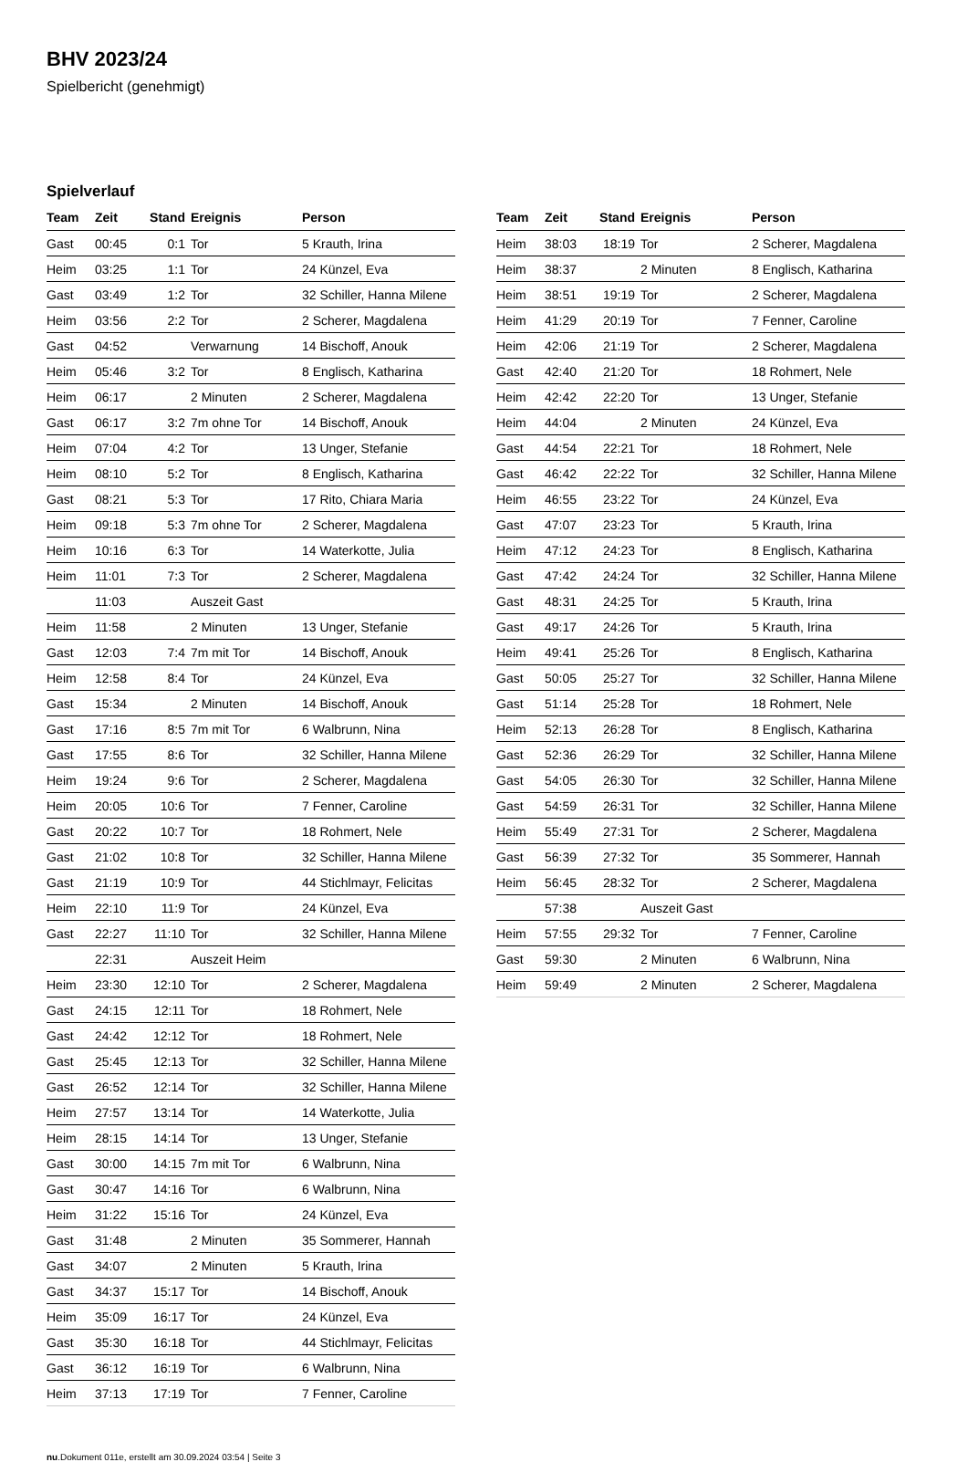BHV 2023/24
Spielbericht (genehmigt)
Spielverlauf
| Team | Zeit | Stand | Ereignis | Person |
| --- | --- | --- | --- | --- |
| Gast | 00:45 | 0:1 | Tor | 5 Krauth, Irina |
| Heim | 03:25 | 1:1 | Tor | 24 Künzel, Eva |
| Gast | 03:49 | 1:2 | Tor | 32 Schiller, Hanna Milene |
| Heim | 03:56 | 2:2 | Tor | 2 Scherer, Magdalena |
| Gast | 04:52 | | Verwarnung | 14 Bischoff, Anouk |
| Heim | 05:46 | 3:2 | Tor | 8 Englisch, Katharina |
| Heim | 06:17 | | 2 Minuten | 2 Scherer, Magdalena |
| Gast | 06:17 | 3:2 | 7m ohne Tor | 14 Bischoff, Anouk |
| Heim | 07:04 | 4:2 | Tor | 13 Unger, Stefanie |
| Heim | 08:10 | 5:2 | Tor | 8 Englisch, Katharina |
| Gast | 08:21 | 5:3 | Tor | 17 Rito, Chiara Maria |
| Heim | 09:18 | 5:3 | 7m ohne Tor | 2 Scherer, Magdalena |
| Heim | 10:16 | 6:3 | Tor | 14 Waterkotte, Julia |
| Heim | 11:01 | 7:3 | Tor | 2 Scherer, Magdalena |
| | 11:03 | | Auszeit Gast | |
| Heim | 11:58 | | 2 Minuten | 13 Unger, Stefanie |
| Gast | 12:03 | 7:4 | 7m mit Tor | 14 Bischoff, Anouk |
| Heim | 12:58 | 8:4 | Tor | 24 Künzel, Eva |
| Gast | 15:34 | | 2 Minuten | 14 Bischoff, Anouk |
| Gast | 17:16 | 8:5 | 7m mit Tor | 6 Walbrunn, Nina |
| Gast | 17:55 | 8:6 | Tor | 32 Schiller, Hanna Milene |
| Heim | 19:24 | 9:6 | Tor | 2 Scherer, Magdalena |
| Heim | 20:05 | 10:6 | Tor | 7 Fenner, Caroline |
| Gast | 20:22 | 10:7 | Tor | 18 Rohmert, Nele |
| Gast | 21:02 | 10:8 | Tor | 32 Schiller, Hanna Milene |
| Gast | 21:19 | 10:9 | Tor | 44 Stichlmayr, Felicitas |
| Heim | 22:10 | 11:9 | Tor | 24 Künzel, Eva |
| Gast | 22:27 | 11:10 | Tor | 32 Schiller, Hanna Milene |
| | 22:31 | | Auszeit Heim | |
| Heim | 23:30 | 12:10 | Tor | 2 Scherer, Magdalena |
| Gast | 24:15 | 12:11 | Tor | 18 Rohmert, Nele |
| Gast | 24:42 | 12:12 | Tor | 18 Rohmert, Nele |
| Gast | 25:45 | 12:13 | Tor | 32 Schiller, Hanna Milene |
| Gast | 26:52 | 12:14 | Tor | 32 Schiller, Hanna Milene |
| Heim | 27:57 | 13:14 | Tor | 14 Waterkotte, Julia |
| Heim | 28:15 | 14:14 | Tor | 13 Unger, Stefanie |
| Gast | 30:00 | 14:15 | 7m mit Tor | 6 Walbrunn, Nina |
| Gast | 30:47 | 14:16 | Tor | 6 Walbrunn, Nina |
| Heim | 31:22 | 15:16 | Tor | 24 Künzel, Eva |
| Gast | 31:48 | | 2 Minuten | 35 Sommerer, Hannah |
| Gast | 34:07 | | 2 Minuten | 5 Krauth, Irina |
| Gast | 34:37 | 15:17 | Tor | 14 Bischoff, Anouk |
| Heim | 35:09 | 16:17 | Tor | 24 Künzel, Eva |
| Gast | 35:30 | 16:18 | Tor | 44 Stichlmayr, Felicitas |
| Gast | 36:12 | 16:19 | Tor | 6 Walbrunn, Nina |
| Heim | 37:13 | 17:19 | Tor | 7 Fenner, Caroline |
| Team | Zeit | Stand | Ereignis | Person |
| --- | --- | --- | --- | --- |
| Heim | 38:03 | 18:19 | Tor | 2 Scherer, Magdalena |
| Heim | 38:37 | | 2 Minuten | 8 Englisch, Katharina |
| Heim | 38:51 | 19:19 | Tor | 2 Scherer, Magdalena |
| Heim | 41:29 | 20:19 | Tor | 7 Fenner, Caroline |
| Heim | 42:06 | 21:19 | Tor | 2 Scherer, Magdalena |
| Gast | 42:40 | 21:20 | Tor | 18 Rohmert, Nele |
| Heim | 42:42 | 22:20 | Tor | 13 Unger, Stefanie |
| Heim | 44:04 | | 2 Minuten | 24 Künzel, Eva |
| Gast | 44:54 | 22:21 | Tor | 18 Rohmert, Nele |
| Gast | 46:42 | 22:22 | Tor | 32 Schiller, Hanna Milene |
| Heim | 46:55 | 23:22 | Tor | 24 Künzel, Eva |
| Gast | 47:07 | 23:23 | Tor | 5 Krauth, Irina |
| Heim | 47:12 | 24:23 | Tor | 8 Englisch, Katharina |
| Gast | 47:42 | 24:24 | Tor | 32 Schiller, Hanna Milene |
| Gast | 48:31 | 24:25 | Tor | 5 Krauth, Irina |
| Gast | 49:17 | 24:26 | Tor | 5 Krauth, Irina |
| Heim | 49:41 | 25:26 | Tor | 8 Englisch, Katharina |
| Gast | 50:05 | 25:27 | Tor | 32 Schiller, Hanna Milene |
| Gast | 51:14 | 25:28 | Tor | 18 Rohmert, Nele |
| Heim | 52:13 | 26:28 | Tor | 8 Englisch, Katharina |
| Gast | 52:36 | 26:29 | Tor | 32 Schiller, Hanna Milene |
| Gast | 54:05 | 26:30 | Tor | 32 Schiller, Hanna Milene |
| Gast | 54:59 | 26:31 | Tor | 32 Schiller, Hanna Milene |
| Heim | 55:49 | 27:31 | Tor | 2 Scherer, Magdalena |
| Gast | 56:39 | 27:32 | Tor | 35 Sommerer, Hannah |
| Heim | 56:45 | 28:32 | Tor | 2 Scherer, Magdalena |
| | 57:38 | | Auszeit Gast | |
| Heim | 57:55 | 29:32 | Tor | 7 Fenner, Caroline |
| Gast | 59:30 | | 2 Minuten | 6 Walbrunn, Nina |
| Heim | 59:49 | | 2 Minuten | 2 Scherer, Magdalena |
nu.Dokument 011e, erstellt am 30.09.2024 03:54 | Seite 3